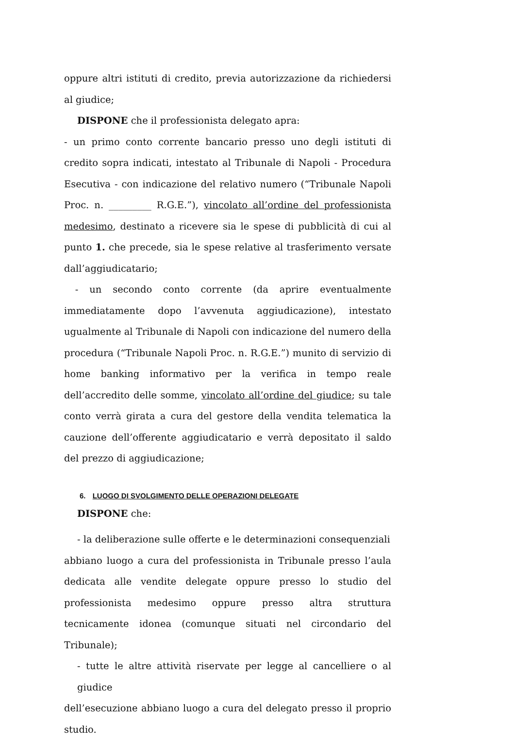oppure altri istituti di credito, previa autorizzazione da richiedersi al giudice;
DISPONE che il professionista delegato apra:
- un primo conto corrente bancario presso uno degli istituti di credito sopra indicati, intestato al Tribunale di Napoli - Procedura Esecutiva - con indicazione del relativo numero (“Tribunale Napoli Proc. n. _________ R.G.E.”), vincolato all’ordine del professionista medesimo, destinato a ricevere sia le spese di pubblicità di cui al punto 1. che precede, sia le spese relative al trasferimento versate dall’aggiudicatario;
- un secondo conto corrente (da aprire eventualmente immediatamente dopo l’avvenuta aggiudicazione), intestato ugualmente al Tribunale di Napoli con indicazione del numero della procedura (“Tribunale Napoli Proc. n. R.G.E.”) munito di servizio di home banking informativo per la verifica in tempo reale dell’accredito delle somme, vincolato all’ordine del giudice; su tale conto verrà girata a cura del gestore della vendita telematica la cauzione dell’offerente aggiudicatario e verrà depositato il saldo del prezzo di aggiudicazione;
6. LUOGO DI SVOLGIMENTO DELLE OPERAZIONI DELEGATE
DISPONE che:
- la deliberazione sulle offerte e le determinazioni consequenziali
abbiano luogo a cura del professionista in Tribunale presso l’aula dedicata alle vendite delegate oppure presso lo studio del professionista medesimo oppure presso altra struttura tecnicamente idonea (comunque situati nel circondario del Tribunale);
- tutte le altre attività riservate per legge al cancelliere o al giudice
dell’esecuzione abbiano luogo a cura del delegato presso il proprio studio.